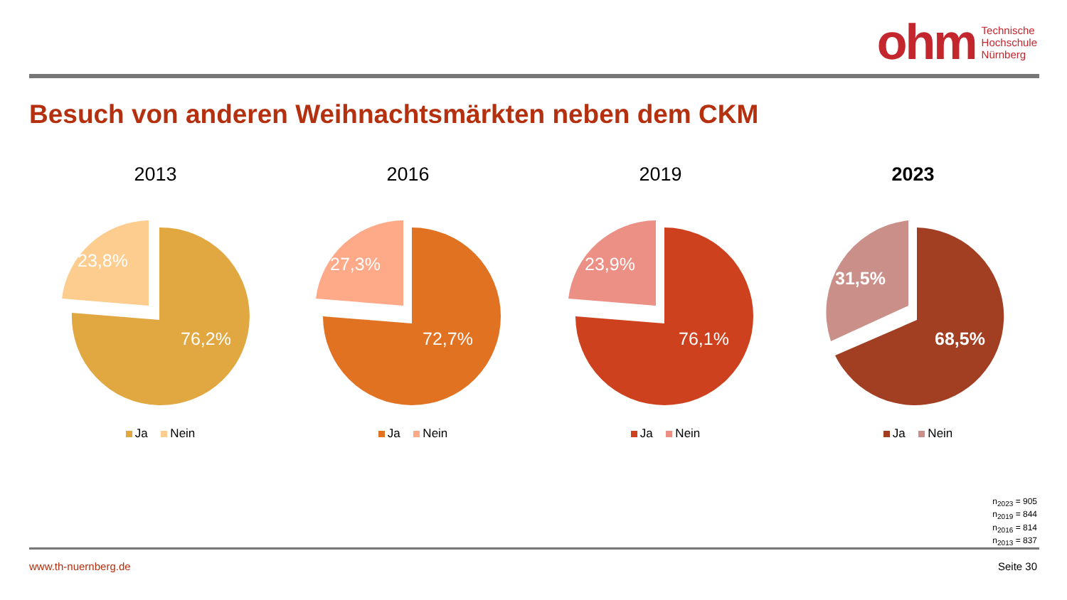ohm Technische
Hochschule
Nürnberg
Besuch von anderen Weihnachtsmärkten neben dem CKM
2013
76,2%
23,8%
Ja Nein
2016
72,7%
27,3%
Ja Nein
2019
76,1%
23,9%
Ja Nein
2023
68,5%
31,5%
Ja Nein
n<sub>2023</sub> = 905
n<sub>2019</sub> = 844
n<sub>2016</sub> = 814
n<sub>2013</sub> = 837
www.th-nuernberg.de Seite 30